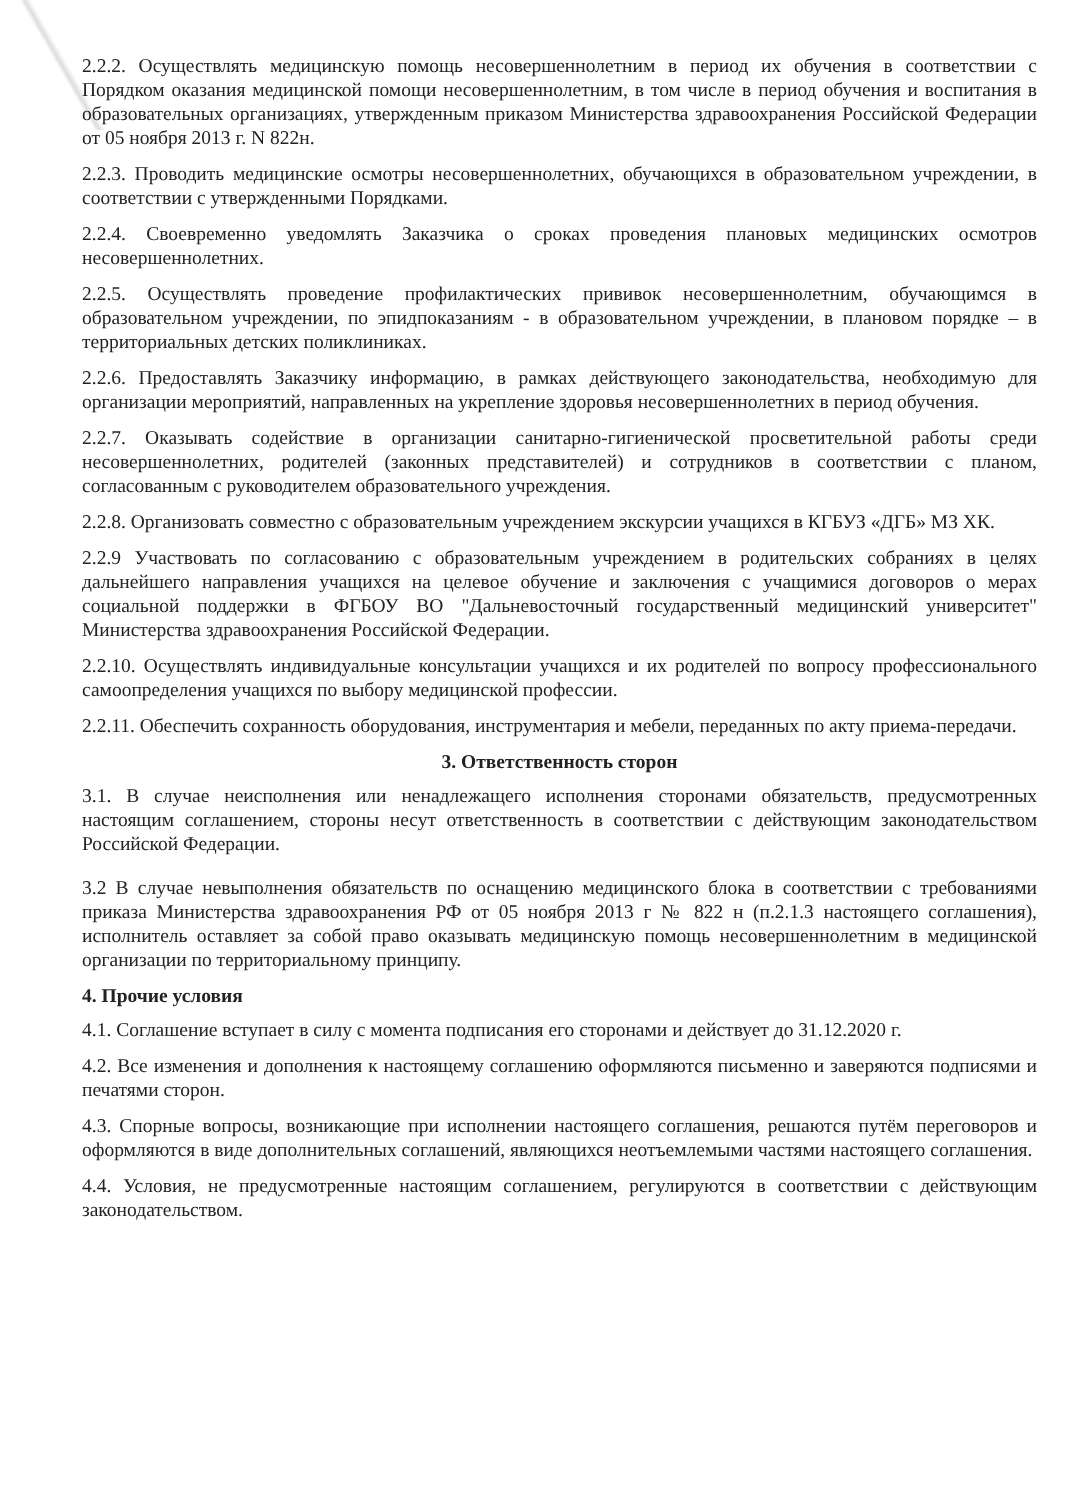2.2.2. Осуществлять медицинскую помощь несовершеннолетним в период их обучения в соответствии с Порядком оказания медицинской помощи несовершеннолетним, в том числе в период обучения и воспитания в образовательных организациях, утвержденным приказом Министерства здравоохранения Российской Федерации от 05 ноября 2013 г. N 822н.
2.2.3. Проводить медицинские осмотры несовершеннолетних, обучающихся в образовательном учреждении, в соответствии с утвержденными Порядками.
2.2.4. Своевременно уведомлять Заказчика о сроках проведения плановых медицинских осмотров несовершеннолетних.
2.2.5. Осуществлять проведение профилактических прививок несовершеннолетним, обучающимся в образовательном учреждении, по эпидпоказаниям - в образовательном учреждении, в плановом порядке – в территориальных детских поликлиниках.
2.2.6. Предоставлять Заказчику информацию, в рамках действующего законодательства, необходимую для организации мероприятий, направленных на укрепление здоровья несовершеннолетних в период обучения.
2.2.7. Оказывать содействие в организации санитарно-гигиенической просветительной работы среди несовершеннолетних, родителей (законных представителей) и сотрудников в соответствии с планом, согласованным с руководителем образовательного учреждения.
2.2.8. Организовать совместно с образовательным учреждением экскурсии учащихся в КГБУЗ «ДГБ» МЗ ХК.
2.2.9 Участвовать по согласованию с образовательным учреждением в родительских собраниях в целях дальнейшего направления учащихся на целевое обучение и заключения с учащимися договоров о мерах социальной поддержки в ФГБОУ ВО "Дальневосточный государственный медицинский университет" Министерства здравоохранения Российской Федерации.
2.2.10. Осуществлять индивидуальные консультации учащихся и их родителей по вопросу профессионального самоопределения учащихся по выбору медицинской профессии.
2.2.11. Обеспечить сохранность оборудования, инструментария и мебели, переданных по акту приема-передачи.
3. Ответственность сторон
3.1. В случае неисполнения или ненадлежащего исполнения сторонами обязательств, предусмотренных настоящим соглашением, стороны несут ответственность в соответствии с действующим законодательством Российской Федерации.
3.2 В случае невыполнения обязательств по оснащению медицинского блока в соответствии с требованиями приказа Министерства здравоохранения РФ от 05 ноября 2013 г № 822 н (п.2.1.3 настоящего соглашения), исполнитель оставляет за собой право оказывать медицинскую помощь несовершеннолетним в медицинской организации по территориальному принципу.
4. Прочие условия
4.1. Соглашение вступает в силу с момента подписания его сторонами и действует до 31.12.2020 г.
4.2. Все изменения и дополнения к настоящему соглашению оформляются письменно и заверяются подписями и печатями сторон.
4.3. Спорные вопросы, возникающие при исполнении настоящего соглашения, решаются путём переговоров и оформляются в виде дополнительных соглашений, являющихся неотъемлемыми частями настоящего соглашения.
4.4. Условия, не предусмотренные настоящим соглашением, регулируются в соответствии с действующим законодательством.